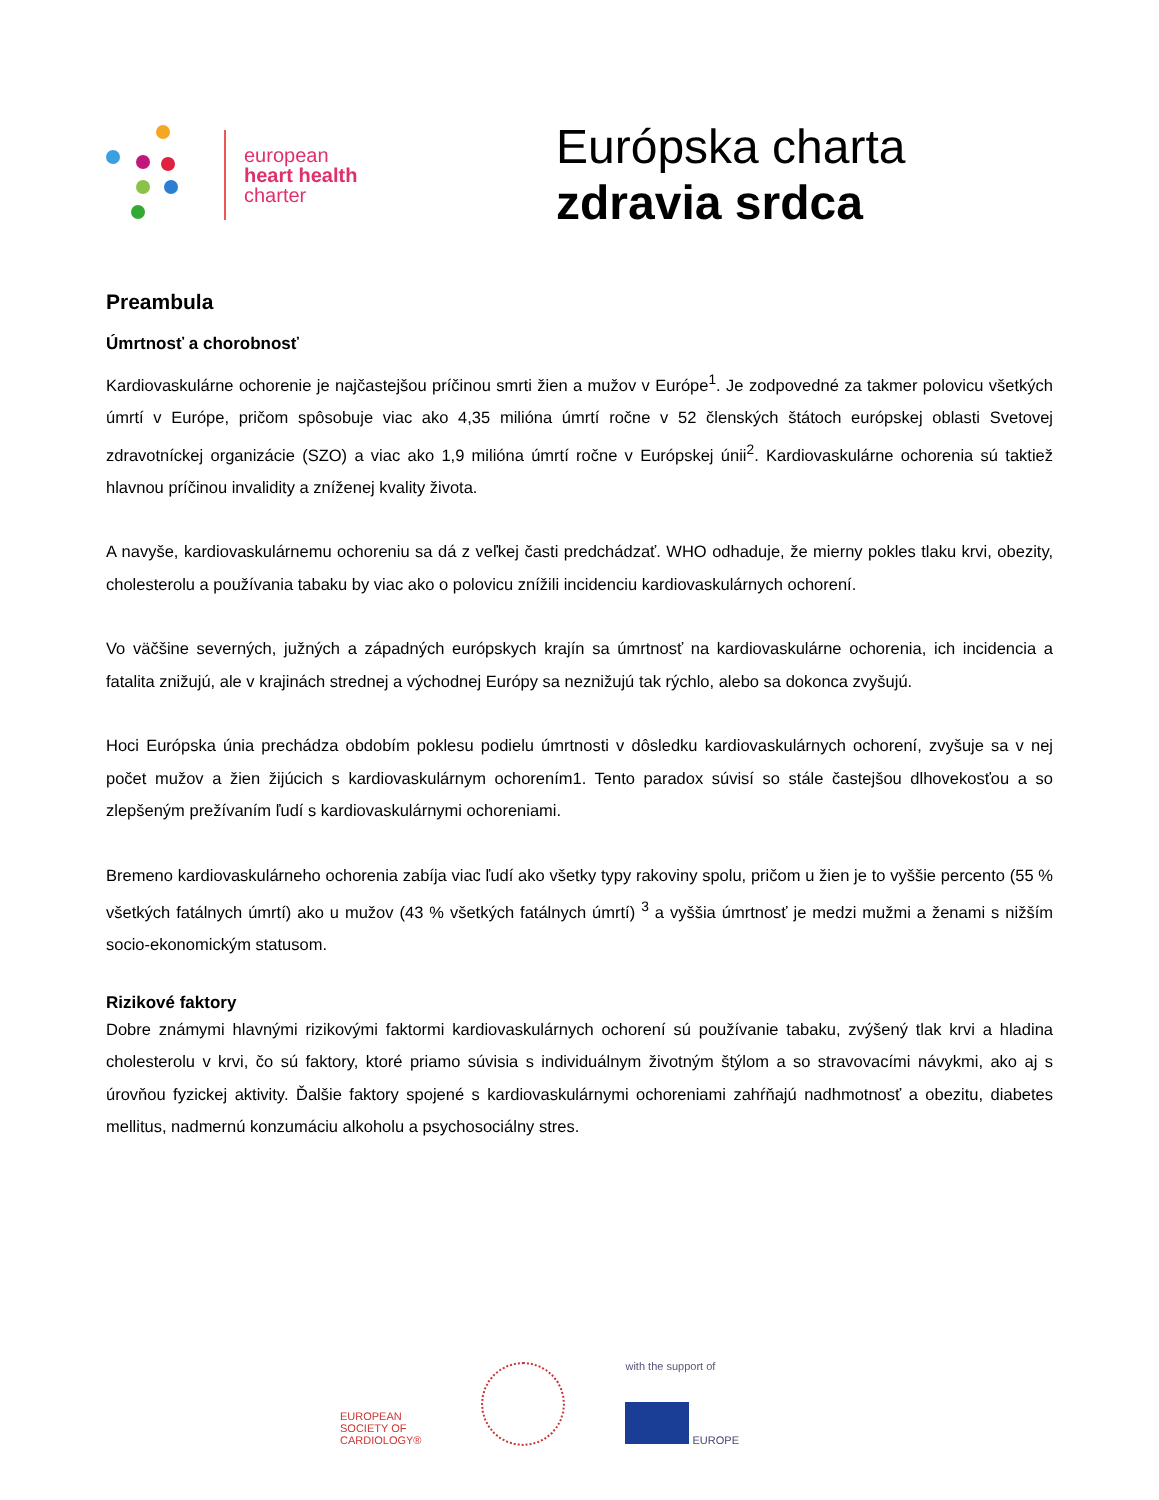european
heart health
charter
Európska charta
zdravia srdca
Preambula
Úmrtnosť a chorobnosť
Kardiovaskulárne ochorenie je najčastejšou príčinou smrti žien a mužov v Európe<sup>1</sup>. Je zodpovedné za takmer polovicu všetkých úmrtí v Európe, pričom spôsobuje viac ako 4,35 milióna úmrtí ročne v 52 členských štátoch európskej oblasti Svetovej zdravotníckej organizácie (SZO) a viac ako 1,9 milióna úmrtí ročne v Európskej únii<sup>2</sup>. Kardiovaskulárne ochorenia sú taktiež hlavnou príčinou invalidity a zníženej kvality života.
A navyše, kardiovaskulárnemu ochoreniu sa dá z veľkej časti predchádzať. WHO odhaduje, že mierny pokles tlaku krvi, obezity, cholesterolu a používania tabaku by viac ako o polovicu znížili incidenciu kardiovaskulárnych ochorení.
Vo väčšine severných, južných a západných európskych krajín sa úmrtnosť na kardiovaskulárne ochorenia, ich incidencia a fatalita znižujú, ale v krajinách strednej a východnej Európy sa neznižujú tak rýchlo, alebo sa dokonca zvyšujú.
Hoci Európska únia prechádza obdobím poklesu podielu úmrtnosti v dôsledku kardiovaskulárnych ochorení, zvyšuje sa v nej počet mužov a žien žijúcich s kardiovaskulárnym ochorením1. Tento paradox súvisí so stále častejšou dlhovekosťou a so zlepšeným prežívaním ľudí s kardiovaskulárnymi ochoreniami.
Bremeno kardiovaskulárneho ochorenia zabíja viac ľudí ako všetky typy rakoviny spolu, pričom u žien je to vyššie percento (55 % všetkých fatálnych úmrtí) ako u mužov (43 % všetkých fatálnych úmrtí) <sup>3</sup> a vyššia úmrtnosť je medzi mužmi a ženami s nižším socio-ekonomickým statusom.
Rizikové faktory
Dobre známymi hlavnými rizikovými faktormi kardiovaskulárnych ochorení sú používanie tabaku, zvýšený tlak krvi a hladina cholesterolu v krvi, čo sú faktory, ktoré priamo súvisia s individuálnym životným štýlom a so stravovacími návykmi, ako aj s úrovňou fyzickej aktivity. Ďalšie faktory spojené s kardiovaskulárnymi ochoreniami zahŕňajú nadhmotnosť a obezitu, diabetes mellitus, nadmernú konzumáciu alkoholu a psychosociálny stres.
EUROPEAN
SOCIETY OF
CARDIOLOGY®
with the support of
EUROPE